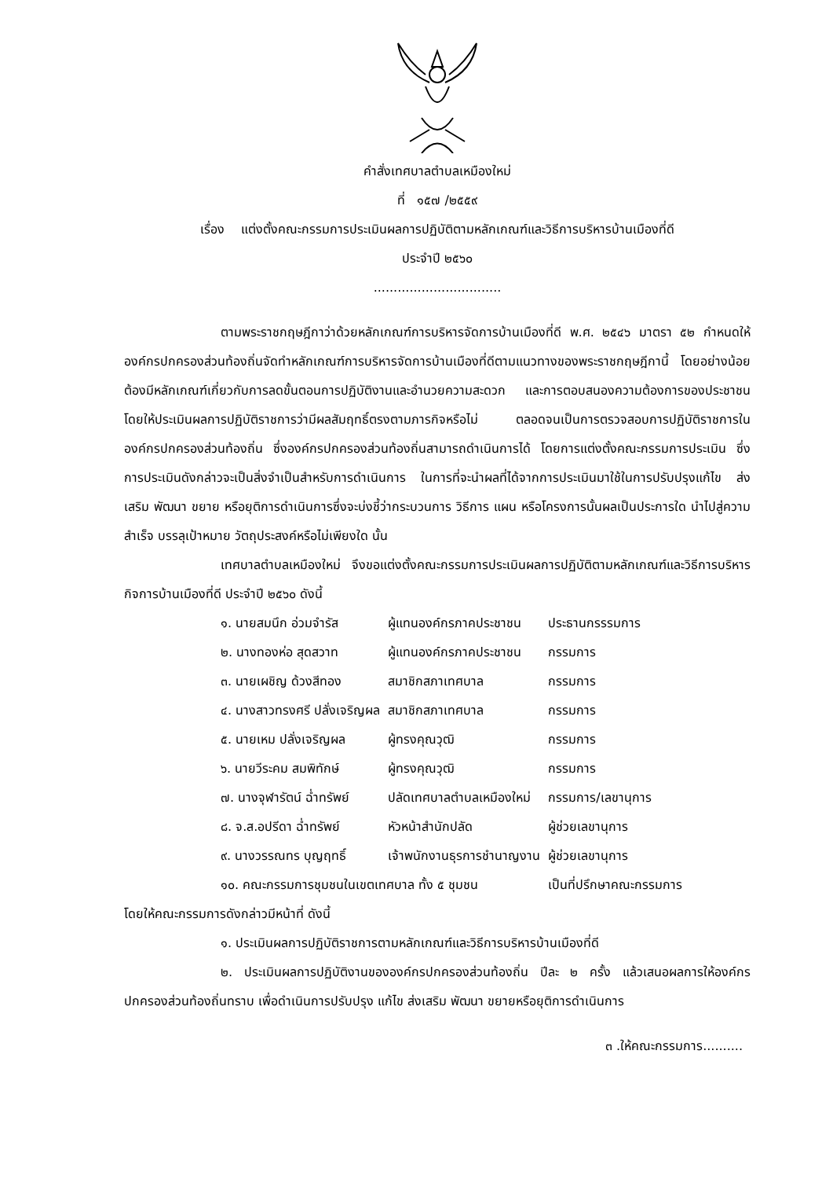คำสั่งเทศบาลตำบลเหมืองใหม่
ที่ ๑๕๗ /๒๕๕๙
เรื่อง แต่งตั้งคณะกรรมการประเมินผลการปฏิบัติตามหลักเกณฑ์และวิธีการบริหารบ้านเมืองที่ดี
ประจำปี ๒๕๖๐
................................
ตามพระราชกฤษฎีกาว่าด้วยหลักเกณฑ์การบริหารจัดการบ้านเมืองที่ดี พ.ศ. ๒๕๔๖ มาตรา ๕๒ กำหนดให้องค์กรปกครองส่วนท้องถิ่นจัดทำหลักเกณฑ์การบริหารจัดการบ้านเมืองที่ดีตามแนวทางของพระราชกฤษฎีกานี้ โดยอย่างน้อยต้องมีหลักเกณฑ์เกี่ยวกับการลดขั้นตอนการปฏิบัติงานและอำนวยความสะดวก และการตอบสนองความต้องการของประชาชน โดยให้ประเมินผลการปฏิบัติราชการว่ามีผลสัมฤทธิ์ตรงตามภารกิจหรือไม่ ตลอดจนเป็นการตรวจสอบการปฏิบัติราชการในองค์กรปกครองส่วนท้องถิ่น ซึ่งองค์กรปกครองส่วนท้องถิ่นสามารถดำเนินการได้ โดยการแต่งตั้งคณะกรรมการประเมิน ซึ่งการประเมินดังกล่าวจะเป็นสิ่งจำเป็นสำหรับการดำเนินการ ในการที่จะนำผลที่ได้จากการประเมินมาใช้ในการปรับปรุงแก้ไข ส่งเสริม พัฒนา ขยาย หรือยุติการดำเนินการซึ่งจะบ่งชี้ว่ากระบวนการ วิธีการ แผน หรือโครงการนั้นผลเป็นประการใด นำไปสู่ความสำเร็จ บรรลุเป้าหมาย วัตถุประสงค์หรือไม่เพียงใด นั้น
เทศบาลตำบลเหมืองใหม่ จึงขอแต่งตั้งคณะกรรมการประเมินผลการปฏิบัติตามหลักเกณฑ์และวิธีการบริหารกิจการบ้านเมืองที่ดี ประจำปี ๒๕๖๐ ดังนี้
| ๑. นายสมนึก อ่วมจำรัส | ผู้แทนองค์กรภาคประชาชน | ประธานกรรรมการ |
| ๒. นางทองห่อ สุดสวาท | ผู้แทนองค์กรภาคประชาชน | กรรมการ |
| ๓. นายเผชิญ ด้วงสีทอง | สมาชิกสภาเทศบาล | กรรมการ |
| ๔. นางสาวทรงศรี ปลั่งเจริญผล | สมาชิกสภาเทศบาล | กรรมการ |
| ๕. นายเหม ปลั่งเจริญผล | ผู้ทรงคุณวุฒิ | กรรมการ |
| ๖. นายวีระคม สมพิทักษ์ | ผู้ทรงคุณวุฒิ | กรรมการ |
| ๗. นางจุฬารัตน์ ฉ่ำทรัพย์ | ปลัดเทศบาลตำบลเหมืองใหม่ | กรรมการ/เลขานุการ |
| ๘. จ.ส.อปรีดา ฉ่ำทรัพย์ | หัวหน้าสำนักปลัด | ผู้ช่วยเลขานุการ |
| ๙. นางวรรณทร บุญฤทธิ์ | เจ้าพนักงานธุรการชำนาญงาน | ผู้ช่วยเลขานุการ |
| ๑๐. คณะกรรมการชุมชนในเขตเทศบาล ทั้ง ๕ ชุมชน | | เป็นที่ปรึกษาคณะกรรมการ |
โดยให้คณะกรรมการดังกล่าวมีหน้าที่ ดังนี้
๑. ประเมินผลการปฏิบัติราชการตามหลักเกณฑ์และวิธีการบริหารบ้านเมืองที่ดี
๒. ประเมินผลการปฏิบัติงานขององค์กรปกครองส่วนท้องถิ่น ปีละ ๒ ครั้ง แล้วเสนอผลการให้องค์กรปกครองส่วนท้องถิ่นทราบ เพื่อดำเนินการปรับปรุง แก้ไข ส่งเสริม พัฒนา ขยายหรือยุติการดำเนินการ
๓ .ให้คณะกรรมการ..........